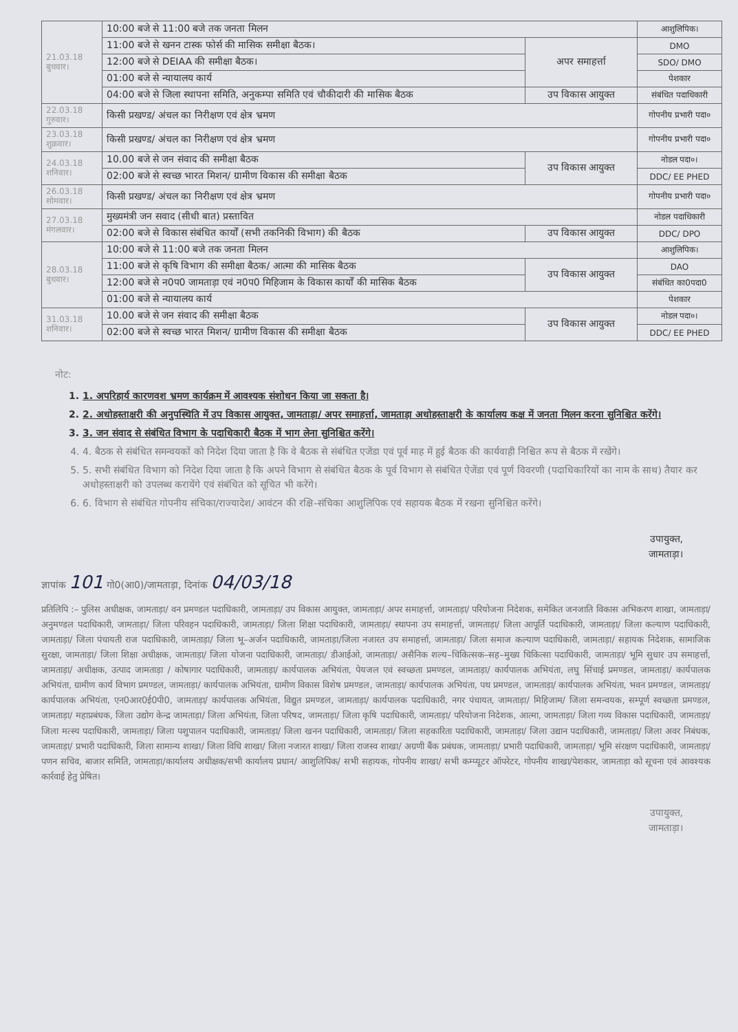| 21.03.18 बुधवार। | 10:00 बजे से 11:00 बजे तक जनता मिलन | | आशुलिपिक। |
| | 11:00 बजे से खनन टास्क फोर्स की मासिक समीक्षा बैठक। | अपर समाहर्त्ता | DMO |
| | 12:00 बजे से DEIAA की समीक्षा बैठक। | | SDO/ DMO |
| | 01:00 बजे से न्यायालय कार्य | | पेशकार |
| | 04:00 बजे से जिला स्थापना समिति, अनुकम्पा समिति एवं चौकीदारी की मासिक बैठक | उप विकास आयुक्त | संबंधित पदाधिकारी |
| 22.03.18 गुरुवार। | किसी प्रखण्ड/ अंचल का निरीक्षण एवं क्षेत्र भ्रमण | | गोपनीय प्रभारी पदा० |
| 23.03.18 शुक्रवार। | किसी प्रखण्ड/ अंचल का निरीक्षण एवं क्षेत्र भ्रमण | | गोपनीय प्रभारी पदा० |
| 24.03.18 शनिवार। | 10.00 बजे से जन संवाद की समीक्षा बैठक | उप विकास आयुक्त | नोडल पदा०। |
| | 02:00 बजे से स्वच्छ भारत मिशन/ ग्रामीण विकास की समीक्षा बैठक | | DDC/ EE PHED |
| 26.03.18 सोमवार। | किसी प्रखण्ड/ अंचल का निरीक्षण एवं क्षेत्र भ्रमण | | गोपनीय प्रभारी पदा० |
| 27.03.18 मंगलवार। | मुख्यमंत्री जन सवाद (सीधी बात) प्रस्तावित | | नोडल पदाधिकारी |
| | 02:00 बजे से विकास संबंधित कार्यों (सभी तकनिकी विभाग) की बैठक | उप विकास आयुक्त | DDC/ DPO |
| 28.03.18 बुधवार। | 10:00 बजे से 11:00 बजे तक जनता मिलन | | आशुलिपिक। |
| | 11:00 बजे से कृषि विभाग की समीक्षा बैठक/ आत्मा की मासिक बैठक | उप विकास आयुक्त | DAO |
| | 12:00 बजे से न0प0 जामताड़ा एवं न0प0 मिहिजाम के विकास कार्यों की मासिक बैठक | | संबंधित का0पदा0 |
| | 01:00 बजे से न्यायालय कार्य | | पेशकार |
| 31.03.18 शनिवार। | 10.00 बजे से जन संवाद की समीक्षा बैठक | उप विकास आयुक्त | नोडल पदा०। |
| | 02:00 बजे से स्वच्छ भारत मिशन/ ग्रामीण विकास की समीक्षा बैठक | | DDC/ EE PHED |
नोट:
1. 1. अपरिहार्य कारणवश भ्रमण कार्यक्रम में आवश्यक संशोधन किया जा सकता है।
2. 2. अधोहस्ताक्षरी की अनुपस्थिति में उप विकास आयुक्त, जामताड़ा/ अपर समाहर्त्ता, जामताड़ा अधोहस्ताक्षरी के कार्यालय कक्ष में जनता मिलन करना सुनिश्चित करेंगे।
3. 3. जन संवाद से संबंधित विभाग के पदाधिकारी बैठक में भाग लेना सुनिश्चित करेंगे।
4. 4. बैठक से संबंधित समन्वयकों को निदेश दिया जाता है कि वे बैठक से संबंधित एजेंडा एवं पूर्व माह में हुई बैठक की कार्यवाही निश्चित रूप से बैठक में रखेंगे।
5. 5. सभी संबंधित विभाग को निदेश दिया जाता है कि अपने विभाग से संबंधित बैठक के पूर्व विभाग से संबंधित ऐजेंडा एवं पूर्ण विवरणी (पदाधिकारियों का नाम के साथ) तैयार कर अधोहस्ताक्षरी को उपलब्ध करायेंगे एवं संबंधित को सूचित भी करेंगे।
6. 6. विभाग से संबंधित गोपनीय संचिका/राज्यादेश/ आवंटन की रक्षि–संचिका आशुलिपिक एवं सहायक बैठक में रखना सुनिश्चित करेंगे।
उपायुक्त,
जामताड़ा।
ज्ञापांक 101 गो0(आ0)/जामताड़ा, दिनांक 04/03/18
प्रतिलिपि :– पुलिस अधीक्षक, जामताड़ा/ वन प्रमण्डल पदाधिकारी, जामताड़ा/ उप विकास आयुक्त, जामताड़ा/ अपर समाहर्त्ता, जामताड़ा/ परियोजना निदेशक, समेकित जनजाति विकास अभिकरण शाखा, जामताड़ा/ अनुमण्डल पदाधिकारी, जामताड़ा/ जिला परिवहन पदाधिकारी, जामताड़ा/ जिला शिक्षा पदाधिकारी, जामताड़ा/ स्थापना उप समाहर्त्ता, जामताड़ा/ जिला आपूर्ति पदाधिकारी, जामताड़ा/ जिला कल्याण पदाधिकारी, जामताड़ा/ जिला पंचायती राज पदाधिकारी, जामताड़ा/ जिला भू–अर्जन पदाधिकारी, जामताड़ा/जिला नजारत उप समाहर्त्ता, जामताड़ा/ जिला समाज कल्याण पदाधिकारी, जामताड़ा/ सहायक निदेशक, सामाजिक सुरक्षा, जामताड़ा/ जिला शिक्षा अधीक्षक, जामताड़ा/ जिला योजना पदाधिकारी, जामताड़ा/ डीआईओ, जामताड़ा/ असैनिक शल्य–चिकित्सक–सह–मुख्य चिकित्सा पदाधिकारी, जामताड़ा/ भूमि सुधार उप समाहर्त्ता, जामताड़ा/ अधीक्षक, उत्पाद जामताड़ा / कोषागार पदाधिकारी, जामताड़ा/ कार्यपालक अभियंता, पेयजल एवं स्वच्छता प्रमण्डल, जामताड़ा/ कार्यपालक अभियंता, लघु सिंचाई प्रमण्डल, जामताड़ा/ कार्यपालक अभियंता, ग्रामीण कार्य विभाग प्रमण्डल, जामताड़ा/ कार्यपालक अभियंता, ग्रामीण विकास विशेष प्रमण्डल, जामताड़ा/ कार्यपालक अभियंता, पथ प्रमण्डल, जामताड़ा/ कार्यपालक अभियंता, भवन प्रमण्डल, जामताड़ा/ कार्यपालक अभियंता, एन0आर0ई0पी0, जामताड़ा/ कार्यपालक अभियंता, विद्युत प्रमण्डल, जामताड़ा/ कार्यपालक पदाधिकारी, नगर पंचायत, जामताड़ा/ मिहिजाम/ जिला समन्वयक, सम्पूर्ण स्वच्छता प्रमण्डल, जामताड़ा/ महाप्रबंधक, जिला उद्योग केन्द्र जामताड़ा/ जिला अभियंता, जिला परिषद, जामताड़ा/ जिला कृषि पदाधिकारी, जामताड़ा/ परियोजना निदेशक, आत्मा, जामताड़ा/ जिला गव्य विकास पदाधिकारी, जामताड़ा/ जिला मत्स्य पदाधिकारी, जामताड़ा/ जिला पशुपालन पदाधिकारी, जामताड़ा/ जिला खनन पदाधिकारी, जामताड़ा/ जिला सहकारिता पदाधिकारी, जामताड़ा/ जिला उद्यान पदाधिकारी, जामताड़ा/ जिला अवर निबंधक, जामताड़ा/ प्रभारी पदाधिकारी, जिला सामान्य शाखा/ जिला विधि शाखा/ जिला नजारत शाखा/ जिला राजस्व शाखा/ अग्रणी बैंक प्रबंधक, जामताड़ा/ प्रभारी पदाधिकारी, जामताड़ा/ भूमि संरक्षण पदाधिकारी, जामताड़ा/ पणन सचिव, बाजार समिति, जामताड़ा/कार्यालय अधीक्षक/सभी कार्यालय प्रधान/ आशुलिपिक/ सभी सहायक, गोपनीय शाखा/ सभी कम्प्यूटर ऑपरेटर, गोपनीय शाखा/पेशकार, जामताड़ा को सूचना एवं आवश्यक कार्रवाई हेतु प्रेषित।
उपायुक्त,
जामताड़ा।